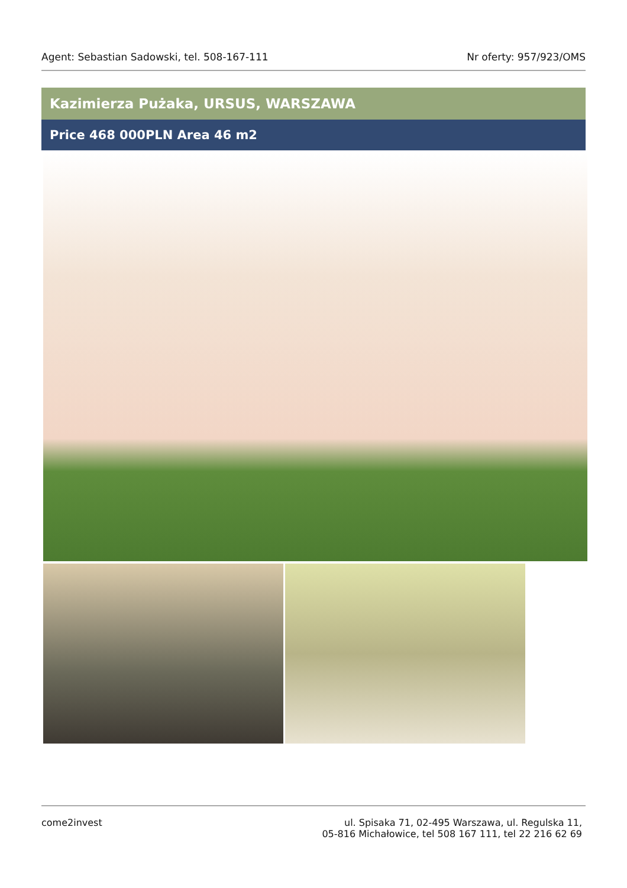Agent: Sebastian Sadowski, tel. 508-167-111 Nr oferty: 957/923/OMS
Kazimierza Pużaka, URSUS, WARSZAWA
Price 468 000PLN Area 46 m2
come2invest ul. Spisaka 71, 02-495 Warszawa, ul. Regulska 11,
05-816 Michałowice, tel 508 167 111, tel 22 216 62 69